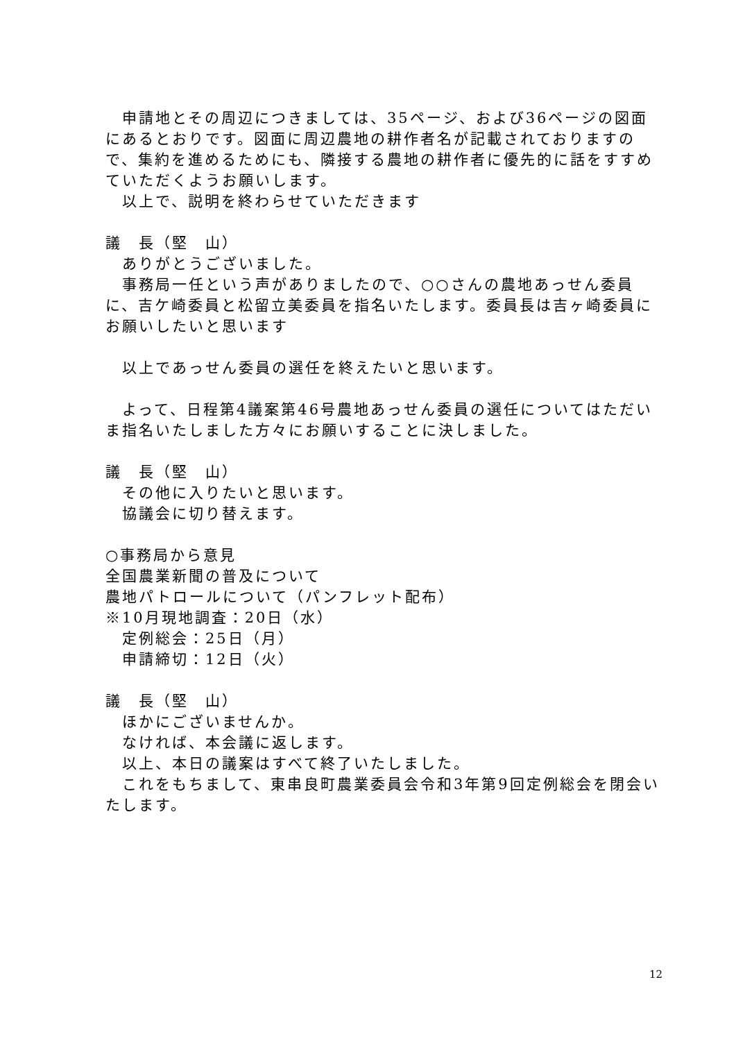申請地とその周辺につきましては、35ページ、および36ページの図面にあるとおりです。図面に周辺農地の耕作者名が記載されておりますので、集約を進めるためにも、隣接する農地の耕作者に優先的に話をすすめていただくようお願いします。
以上で、説明を終わらせていただきます
議　長（堅　山）
ありがとうございました。
事務局一任という声がありましたので、○○さんの農地あっせん委員に、吉ケ崎委員と松留立美委員を指名いたします。委員長は吉ヶ崎委員にお願いしたいと思います
以上であっせん委員の選任を終えたいと思います。
よって、日程第4議案第46号農地あっせん委員の選任についてはただいま指名いたしました方々にお願いすることに決しました。
議　長（堅　山）
その他に入りたいと思います。
協議会に切り替えます。
○事務局から意見
全国農業新聞の普及について
農地パトロールについて（パンフレット配布）
※10月現地調査：20日（水）
定例総会：25日（月）
申請締切：12日（火）
議　長（堅　山）
ほかにございませんか。
なければ、本会議に返します。
以上、本日の議案はすべて終了いたしました。
これをもちまして、東串良町農業委員会令和3年第9回定例総会を閉会いたします。
12